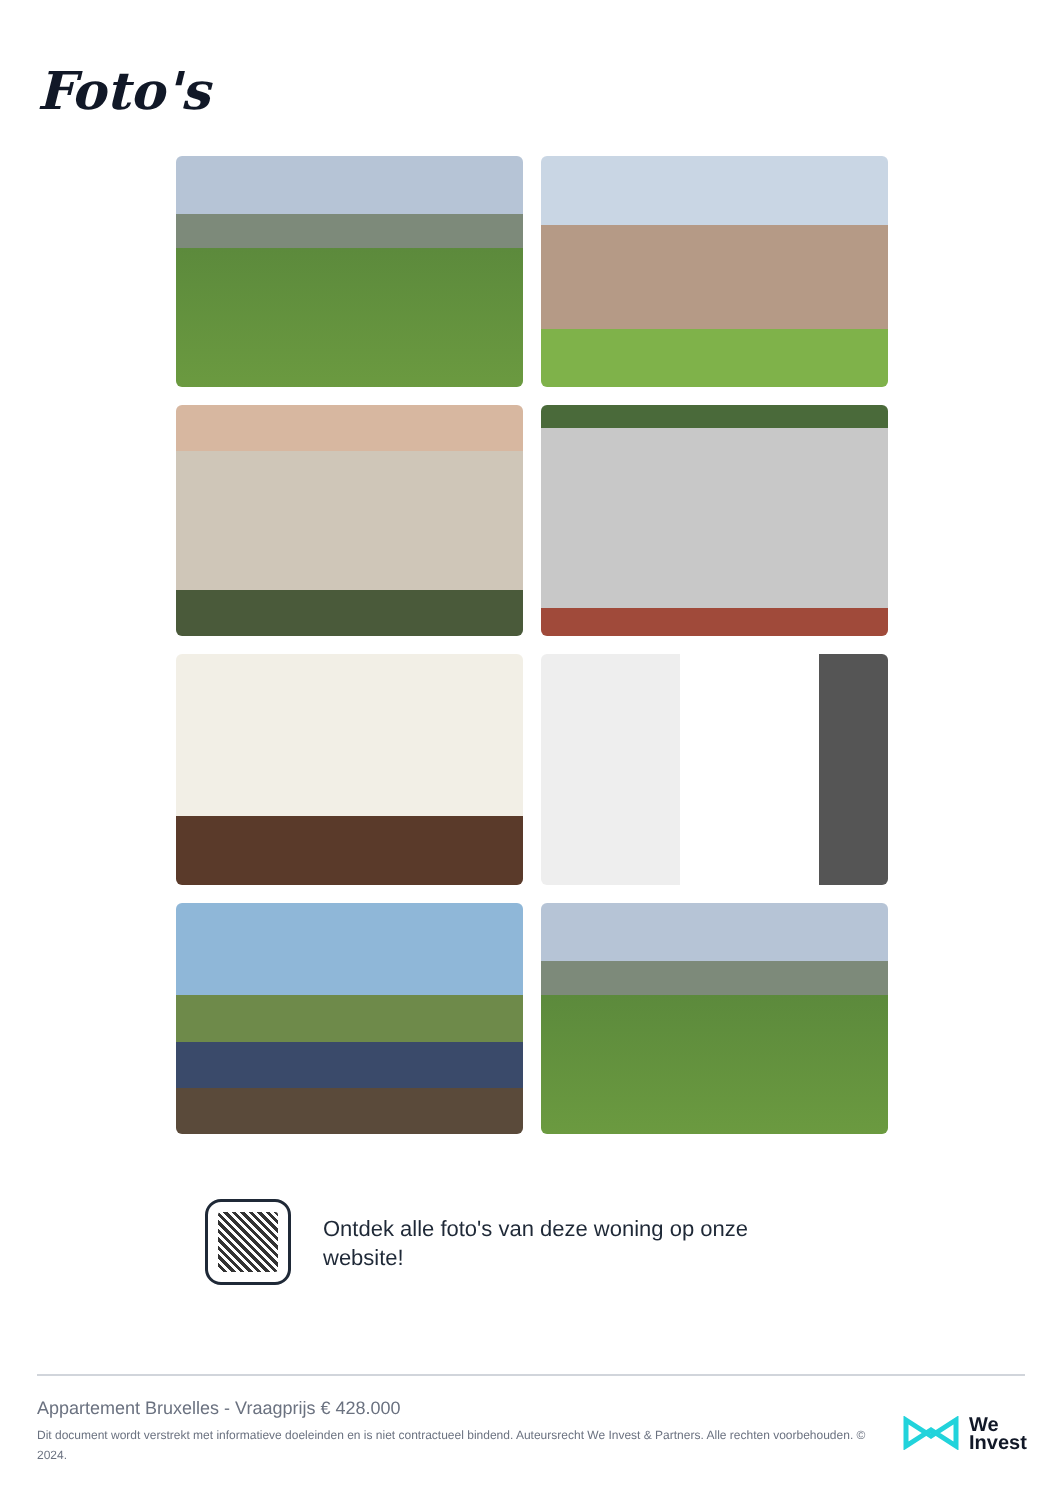Foto's
Ontdek alle foto's van deze woning op onze website!
Appartement Bruxelles - Vraagprijs € 428.000
Dit document wordt verstrekt met informatieve doeleinden en is niet contractueel bindend. Auteursrecht We Invest & Partners. Alle rechten voorbehouden. © 2024.
We
Invest